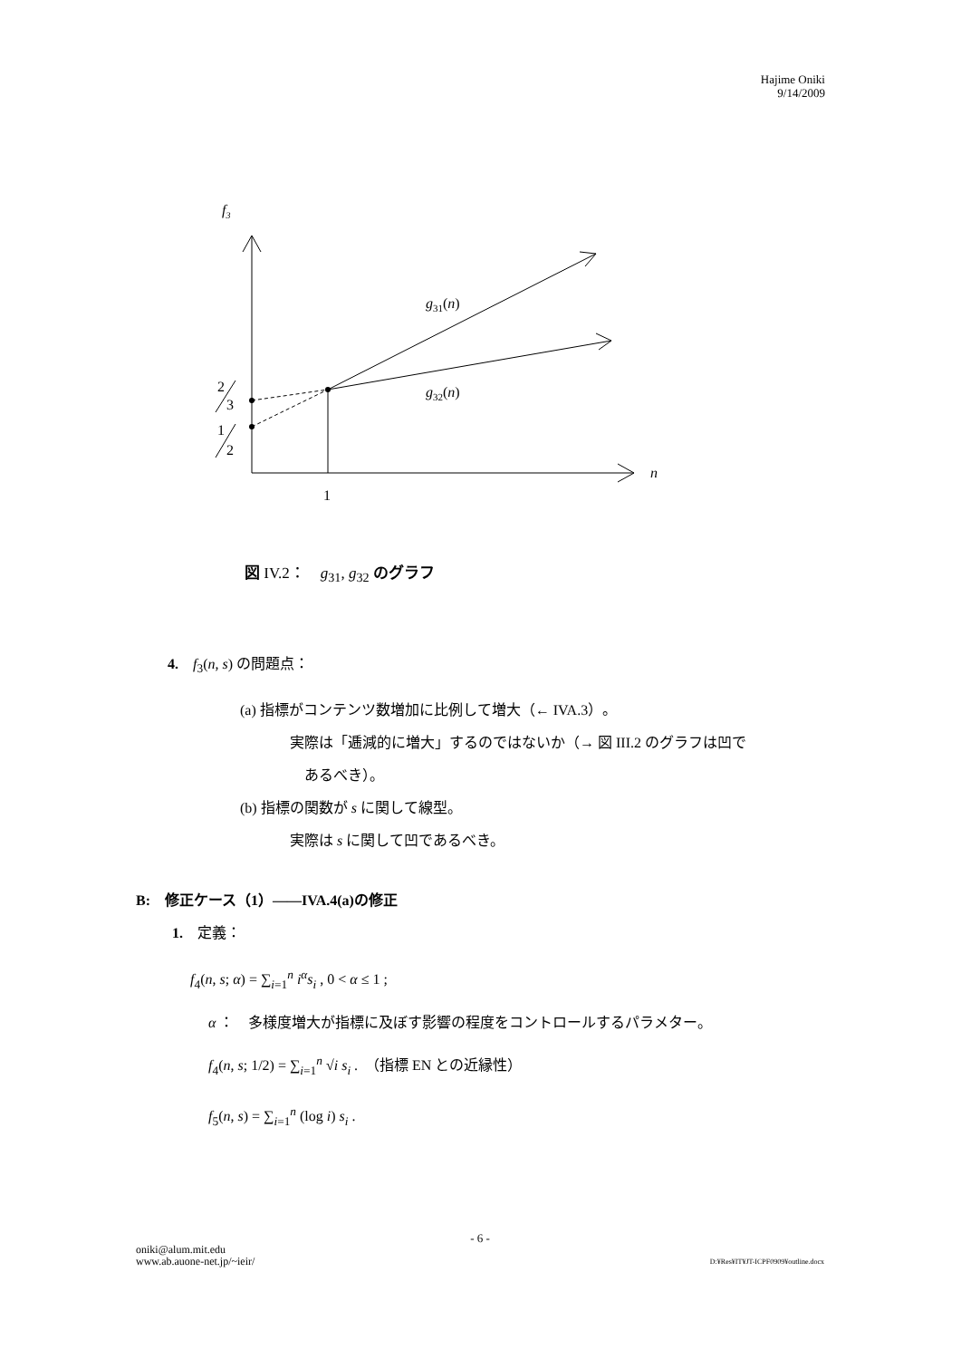Hajime Oniki
9/14/2009
f3
n
1
2
3
1
2
g31(n)
g32(n)
図 IV.2：　g<sub>31</sub>, g<sub>32</sub> のグラフ
4.　f<sub>3</sub>(n, s) の問題点：
(a) 指標がコンテンツ数増加に比例して増大（← IVA.3）。
実際は「逓減的に増大」するのではないか（→ 図 III.2 のグラフは凹で
　あるべき）。
(b) 指標の関数が s に関して線型。
実際は s に関して凹であるべき。
B:　修正ケース（1）——IVA.4(a)の修正
1.　定義：
f<sub>4</sub>(n, s; α) = ∑<sub>i=1</sub><sup>n</sup> i<sup>α</sup>s<sub>i</sub> , 0 < α ≤ 1 ;
α ：　多様度増大が指標に及ぼす影響の程度をコントロールするパラメター。
f<sub>4</sub>(n, s; 1/2) = ∑<sub>i=1</sub><sup>n</sup> √i s<sub>i</sub> .　（指標 EN との近縁性）
f<sub>5</sub>(n, s) = ∑<sub>i=1</sub><sup>n</sup> (log i) s<sub>i</sub> .
- 6 -
oniki@alum.mit.edu
www.ab.auone-net.jp/~ieir/
D:¥Res¥IT¥JT-ICPF0909¥outline.docx